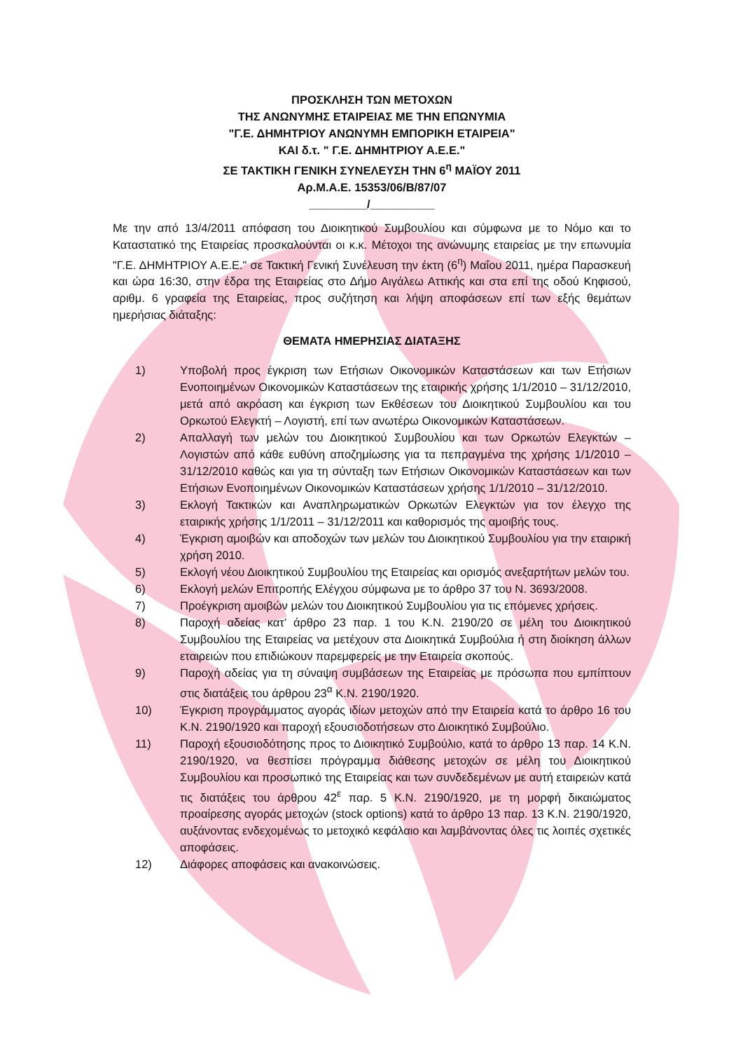ΠΡΟΣΚΛΗΣΗ ΤΩΝ ΜΕΤΟΧΩΝ
ΤΗΣ ΑΝΩΝΥΜΗΣ ΕΤΑΙΡΕΙΑΣ ΜΕ ΤΗΝ ΕΠΩΝΥΜΙΑ
"Γ.Ε. ΔΗΜΗΤΡΙΟΥ ΑΝΩΝΥΜΗ ΕΜΠΟΡΙΚΗ ΕΤΑΙΡΕΙΑ"
ΚΑΙ δ.τ. " Γ.Ε. ΔΗΜΗΤΡΙΟΥ Α.Ε.Ε."
ΣΕ ΤΑΚΤΙΚΗ ΓΕΝΙΚΗ ΣΥΝΕΛΕΥΣΗ ΤΗΝ 6<sup>η</sup> ΜΑΪΟΥ 2011
Αρ.Μ.Α.Ε. 15353/06/Β/87/07
_________/__________
Με την από 13/4/2011 απόφαση του Διοικητικού Συμβουλίου και σύμφωνα με το Νόμο και το Καταστατικό της Εταιρείας προσκαλούνται οι κ.κ. Μέτοχοι της ανώνυμης εταιρείας με την επωνυμία "Γ.Ε. ΔΗΜΗΤΡΙΟΥ Α.Ε.Ε." σε Τακτική Γενική Συνέλευση την έκτη (6<sup>η</sup>) Μαΐου 2011, ημέρα Παρασκευή και ώρα 16:30, στην έδρα της Εταιρείας στο Δήμο Αιγάλεω Αττικής και στα επί της οδού Κηφισού, αριθμ. 6 γραφεία της Εταιρείας, προς συζήτηση και λήψη αποφάσεων επί των εξής θεμάτων ημερήσιας διάταξης:
ΘΕΜΑΤΑ ΗΜΕΡΗΣΙΑΣ ΔΙΑΤΑΞΗΣ
1) Υποβολή προς έγκριση των Ετήσιων Οικονομικών Καταστάσεων και των Ετήσιων Ενοποιημένων Οικονομικών Καταστάσεων της εταιρικής χρήσης 1/1/2010 – 31/12/2010, μετά από ακρόαση και έγκριση των Εκθέσεων του Διοικητικού Συμβουλίου και του Ορκωτού Ελεγκτή – Λογιστή, επί των ανωτέρω Οικονομικών Καταστάσεων.
2) Απαλλαγή των μελών του Διοικητικού Συμβουλίου και των Ορκωτών Ελεγκτών – Λογιστών από κάθε ευθύνη αποζημίωσης για τα πεπραγμένα της χρήσης 1/1/2010 – 31/12/2010 καθώς και για τη σύνταξη των Ετήσιων Οικονομικών Καταστάσεων και των Ετήσιων Ενοποιημένων Οικονομικών Καταστάσεων χρήσης 1/1/2010 – 31/12/2010.
3) Εκλογή Τακτικών και Αναπληρωματικών Ορκωτών Ελεγκτών για τον έλεγχο της εταιρικής χρήσης 1/1/2011 – 31/12/2011 και καθορισμός της αμοιβής τους.
4) Έγκριση αμοιβών και αποδοχών των μελών του Διοικητικού Συμβουλίου για την εταιρική χρήση 2010.
5) Εκλογή νέου Διοικητικού Συμβουλίου της Εταιρείας και ορισμός ανεξαρτήτων μελών του.
6) Εκλογή μελών Επιτροπής Ελέγχου σύμφωνα με το άρθρο 37 του Ν. 3693/2008.
7) Προέγκριση αμοιβών μελών του Διοικητικού Συμβουλίου για τις επόμενες χρήσεις.
8) Παροχή αδείας κατ’ άρθρο 23 παρ. 1 του Κ.Ν. 2190/20 σε μέλη του Διοικητικού Συμβουλίου της Εταιρείας να μετέχουν στα Διοικητικά Συμβούλια ή στη διοίκηση άλλων εταιρειών που επιδιώκουν παρεμφερείς με την Εταιρεία σκοπούς.
9) Παροχή αδείας για τη σύναψη συμβάσεων της Εταιρείας με πρόσωπα που εμπίπτουν στις διατάξεις του άρθρου 23<sup>α</sup> Κ.Ν. 2190/1920.
10) Έγκριση προγράμματος αγοράς ιδίων μετοχών από την Εταιρεία κατά το άρθρο 16 του Κ.Ν. 2190/1920 και παροχή εξουσιοδοτήσεων στο Διοικητικό Συμβούλιο.
11) Παροχή εξουσιοδότησης προς το Διοικητικό Συμβούλιο, κατά το άρθρο 13 παρ. 14 Κ.Ν. 2190/1920, να θεσπίσει πρόγραμμα διάθεσης μετοχών σε μέλη του Διοικητικού Συμβουλίου και προσωπικό της Εταιρείας και των συνδεδεμένων με αυτή εταιρειών κατά τις διατάξεις του άρθρου 42<sup>ε</sup> παρ. 5 Κ.Ν. 2190/1920, με τη μορφή δικαιώματος προαίρεσης αγοράς μετοχών (stock options) κατά το άρθρο 13 παρ. 13 Κ.Ν. 2190/1920, αυξάνοντας ενδεχομένως το μετοχικό κεφάλαιο και λαμβάνοντας όλες τις λοιπές σχετικές αποφάσεις.
12) Διάφορες αποφάσεις και ανακοινώσεις.